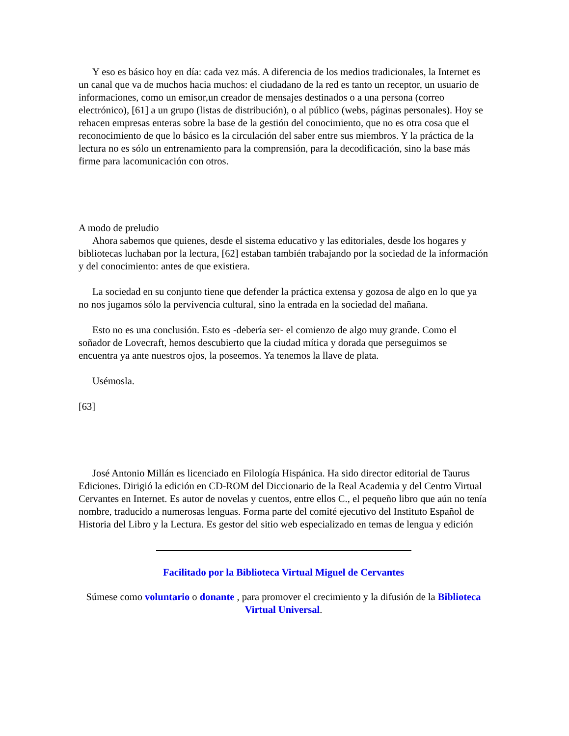Y eso es básico hoy en día: cada vez más. A diferencia de los medios tradicionales, la Internet es un canal que va de muchos hacia muchos: el ciudadano de la red es tanto un receptor, un usuario de informaciones, como un emisor,un creador de mensajes destinados o a una persona (correo electrónico), [61] a un grupo (listas de distribución), o al público (webs, páginas personales). Hoy se rehacen empresas enteras sobre la base de la gestión del conocimiento, que no es otra cosa que el reconocimiento de que lo básico es la circulación del saber entre sus miembros. Y la práctica de la lectura no es sólo un entrenamiento para la comprensión, para la decodificación, sino la base más firme para lacomunicación con otros.
A modo de preludio
Ahora sabemos que quienes, desde el sistema educativo y las editoriales, desde los hogares y bibliotecas luchaban por la lectura, [62] estaban también trabajando por la sociedad de la información y del conocimiento: antes de que existiera.
La sociedad en su conjunto tiene que defender la práctica extensa y gozosa de algo en lo que ya no nos jugamos sólo la pervivencia cultural, sino la entrada en la sociedad del mañana.
Esto no es una conclusión. Esto es -debería ser- el comienzo de algo muy grande. Como el soñador de Lovecraft, hemos descubierto que la ciudad mítica y dorada que perseguimos se encuentra ya ante nuestros ojos, la poseemos. Ya tenemos la llave de plata.
Usémosla.
[63]
José Antonio Millán es licenciado en Filología Hispánica. Ha sido director editorial de Taurus Ediciones. Dirigió la edición en CD-ROM del Diccionario de la Real Academia y del Centro Virtual Cervantes en Internet. Es autor de novelas y cuentos, entre ellos C., el pequeño libro que aún no tenía nombre, traducido a numerosas lenguas. Forma parte del comité ejecutivo del Instituto Español de Historia del Libro y la Lectura. Es gestor del sitio web especializado en temas de lengua y edición
Facilitado por la Biblioteca Virtual Miguel de Cervantes
Súmese como voluntario o donante , para promover el crecimiento y la difusión de la Biblioteca Virtual Universal.